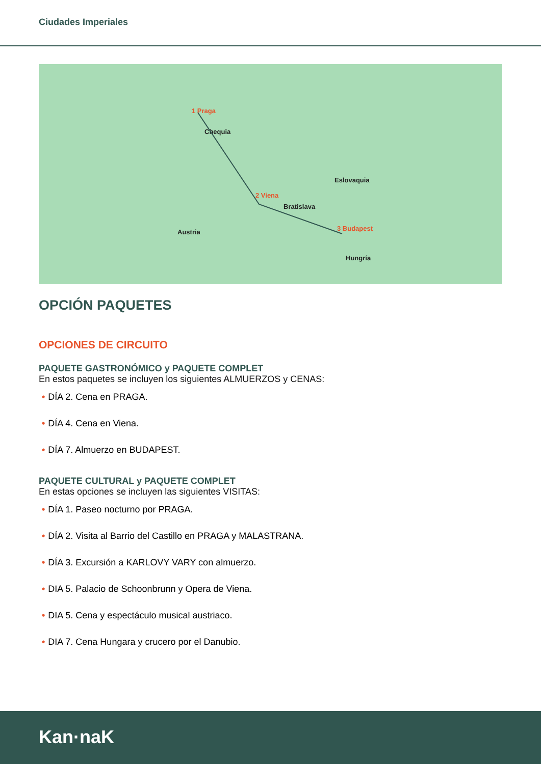Ciudades Imperiales
Chequia
Austria
Eslovaquia
Hungría
1 Praga
2 Viena
Bratislava
3 Budapest
OPCIÓN PAQUETES
OPCIONES DE CIRCUITO
PAQUETE GASTRONÓMICO y PAQUETE COMPLET
En estos paquetes se incluyen los siguientes ALMUERZOS y CENAS:
• DÍA 2. Cena en PRAGA.
• DÍA 4. Cena en Viena.
• DÍA 7. Almuerzo en BUDAPEST.
PAQUETE CULTURAL y PAQUETE COMPLET
En estas opciones se incluyen las siguientes VISITAS:
• DÍA 1. Paseo nocturno por PRAGA.
• DÍA 2. Visita al Barrio del Castillo en PRAGA y MALASTRANA.
• DÍA 3. Excursión a KARLOVY VARY con almuerzo.
• DIA 5. Palacio de Schoonbrunn y Opera de Viena.
• DIA 5. Cena y espectáculo musical austriaco.
• DIA 7. Cena Hungara y crucero por el Danubio.
Kan·naK